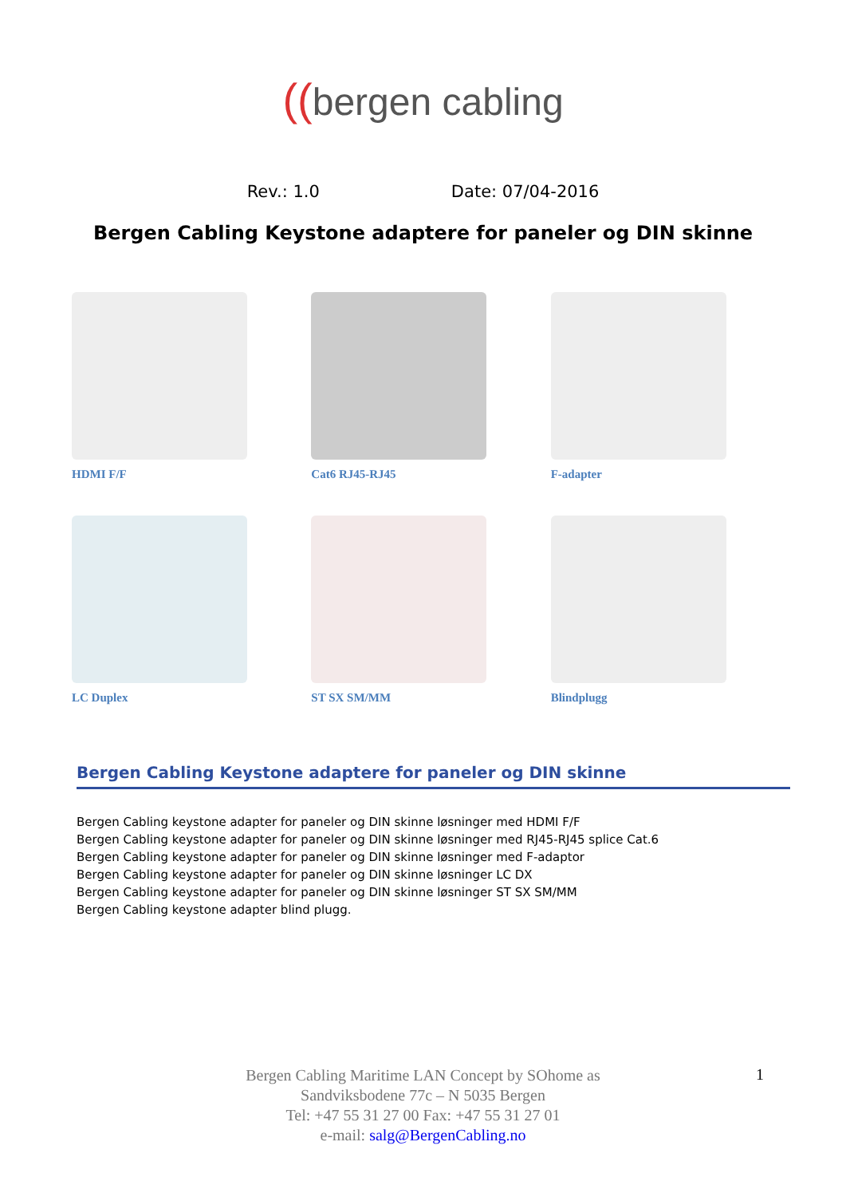((bergen cabling
Rev.: 1.0 Date: 07/04-2016
Bergen Cabling Keystone adaptere for paneler og DIN skinne
HDMI F/F
Cat6 RJ45-RJ45
F-adapter
LC Duplex
ST SX SM/MM
Blindplugg
Bergen Cabling Keystone adaptere for paneler og DIN skinne
Bergen Cabling keystone adapter for paneler og DIN skinne løsninger med HDMI F/F
Bergen Cabling keystone adapter for paneler og DIN skinne løsninger med RJ45-RJ45 splice Cat.6
Bergen Cabling keystone adapter for paneler og DIN skinne løsninger med F-adaptor
Bergen Cabling keystone adapter for paneler og DIN skinne løsninger LC DX
Bergen Cabling keystone adapter for paneler og DIN skinne løsninger ST SX SM/MM
Bergen Cabling keystone adapter blind plugg.
Bergen Cabling Maritime LAN Concept by SOhome as
Sandviksbodene 77c – N 5035 Bergen
Tel: +47 55 31 27 00 Fax: +47 55 31 27 01
e-mail: salg@BergenCabling.no
1